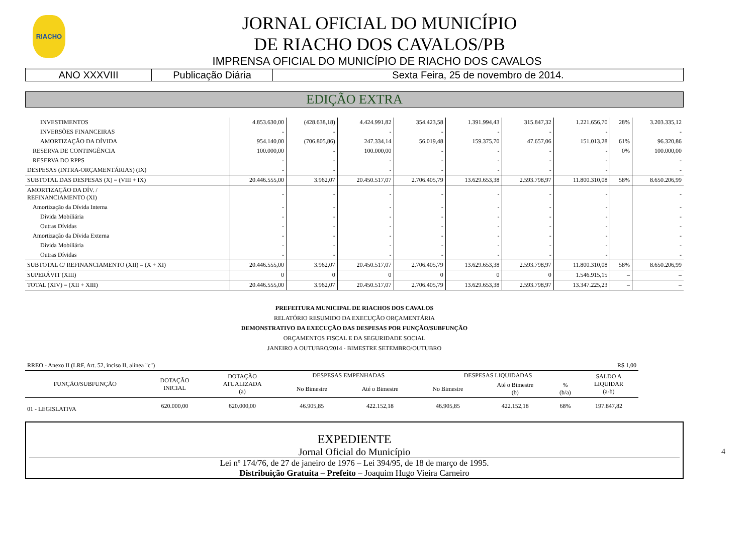RIACHO
JORNAL OFICIAL DO MUNICÍPIO
DE RIACHO DOS CAVALOS/PB
IMPRENSA OFICIAL DO MUNICÍPIO DE RIACHO DOS CAVALOS
ANO XXXVIII Publicação Diária Sexta Feira, 25 de novembro de 2014.
EDIÇÃO EXTRA
| INVESTIMENTOS | 4.853.630,00 | (428.638,18) | 4.424.991,82 | 354.423,58 | 1.391.994,43 | 315.847,32 | 1.221.656,70 | 28% | 3.203.335,12 |
| INVERSÕES FINANCEIRAS | - | - | - | - | - | - | - | | - |
| AMORTIZAÇÃO DA DÍVIDA | 954.140,00 | (706.805,86) | 247.334,14 | 56.019,48 | 159.375,70 | 47.657,06 | 151.013,28 | 61% | 96.320,86 |
| RESERVA DE CONTINGÊNCIA | 100.000,00 | - | 100.000,00 | - | - | - | - | 0% | 100.000,00 |
| RESERVA DO RPPS | - | - | - | - | - | - | - | | - |
| DESPESAS (INTRA-ORÇAMENTÁRIAS) (IX) | - | - | - | - | - | - | - | | - |
| SUBTOTAL DAS DESPESAS (X) = (VIII + IX) | 20.446.555,00 | 3.962,07 | 20.450.517,07 | 2.706.405,79 | 13.629.653,38 | 2.593.798,97 | 11.800.310,08 | 58% | 8.650.206,99 |
| AMORTIZAÇÃO DA DÍV. / REFINANCIAMENTO (XI) | - | - | - | - | - | - | - | | - |
| Amortização da Dívida Interna | - | - | - | - | - | - | - | | - |
| Dívida Mobiliária | - | - | - | - | - | - | - | | - |
| Outras Dívidas | - | - | - | - | - | - | - | | - |
| Amortização da Dívida Externa | - | - | - | - | - | - | - | | - |
| Dívida Mobiliária | - | - | - | - | - | - | - | | - |
| Outras Dívidas | - | - | - | - | - | - | - | | - |
| SUBTOTAL C/ REFINANCIAMENTO (XII) = (X + XI) | 20.446.555,00 | 3.962,07 | 20.450.517,07 | 2.706.405,79 | 13.629.653,38 | 2.593.798,97 | 11.800.310,08 | 58% | 8.650.206,99 |
| SUPERÁVIT (XIII) | 0 | 0 | 0 | 0 | 0 | 0 | 1.546.915,15 | – | – |
| TOTAL (XIV) = (XII + XIII) | 20.446.555,00 | 3.962,07 | 20.450.517,07 | 2.706.405,79 | 13.629.653,38 | 2.593.798,97 | 13.347.225,23 | – | – |
PREFEITURA MUNICIPAL DE RIACHOS DOS CAVALOS
RELATÓRIO RESUMIDO DA EXECUÇÃO ORÇAMENTÁRIA
DEMONSTRATIVO DA EXECUÇÃO DAS DESPESAS POR FUNÇÃO/SUBFUNÇÃO
ORÇAMENTOS FISCAL E DA SEGURIDADE SOCIAL
JANEIRO A OUTUBRO/2014 - BIMESTRE SETEMBRO/OUTUBRO
| RREO - Anexo II (LRF, Art. 52, inciso II, alínea "c") | | | | | R$ 1,00 | | | |
| FUNÇÃO/SUBFUNÇÃO | DOTAÇÃO INICIAL | DOTAÇÃO ATUALIZADA (a) | DESPESAS EMPENHADAS | | DESPESAS LIQUIDADAS | | | SALDO A LIQUIDAR (a-b) |
| | | | No Bimestre | Até o Bimestre | No Bimestre | Até o Bimestre (b) | % (b/a) | |
| 01 - LEGISLATIVA | 620.000,00 | 620.000,00 | 46.905,85 | 422.152,18 | 46.905,85 | 422.152,18 | 68% | 197.847,82 |
EXPEDIENTE
Jornal Oficial do Município
Lei nº 174/76, de 27 de janeiro de 1976 – Lei 394/95, de 18 de março de 1995.
Distribuição Gratuita – Prefeito – Joaquim Hugo Vieira Carneiro
4